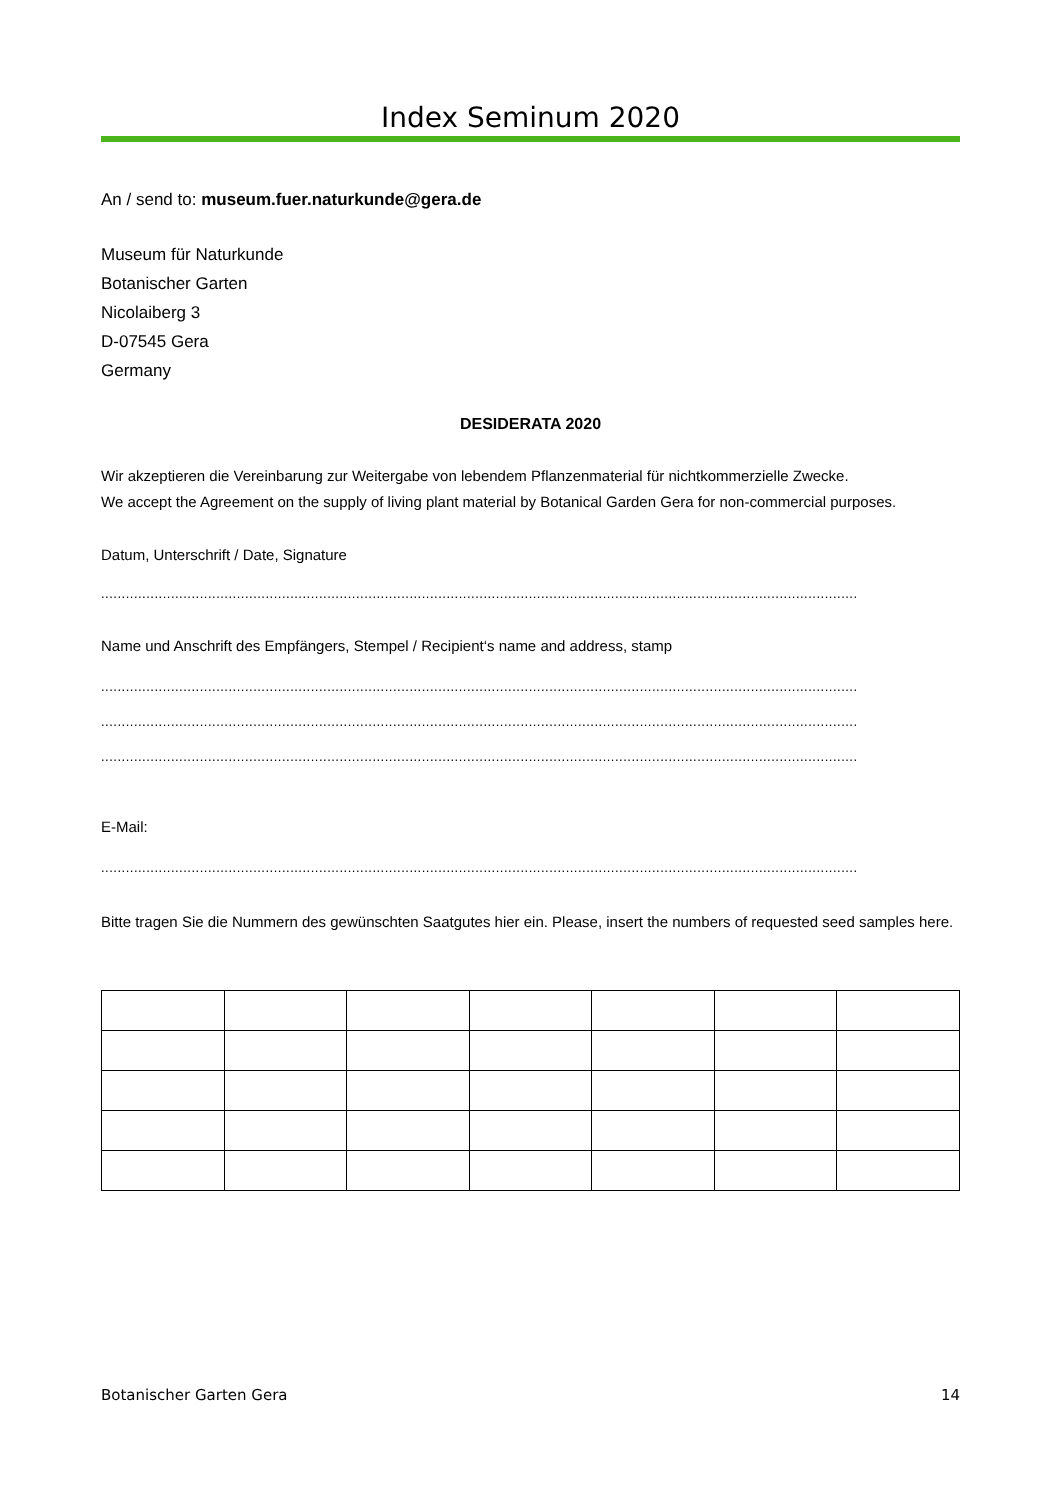Index Seminum 2020
An / send to: museum.fuer.naturkunde@gera.de
Museum für Naturkunde
Botanischer Garten
Nicolaiberg 3
D-07545 Gera
Germany
DESIDERATA 2020
Wir akzeptieren die Vereinbarung zur Weitergabe von lebendem Pflanzenmaterial für nichtkommerzielle Zwecke.
We accept the Agreement on the supply of living plant material by Botanical Garden Gera for non-commercial purposes.
Datum, Unterschrift / Date, Signature
........................................................................................................................................................................................
Name und Anschrift des Empfängers, Stempel / Recipient‘s name and address, stamp
........................................................................................................................................................................................
........................................................................................................................................................................................
........................................................................................................................................................................................
E-Mail:
........................................................................................................................................................................................
Bitte tragen Sie die Nummern des gewünschten Saatgutes hier ein. Please, insert the numbers of requested seed samples here.
Botanischer Garten Gera 14